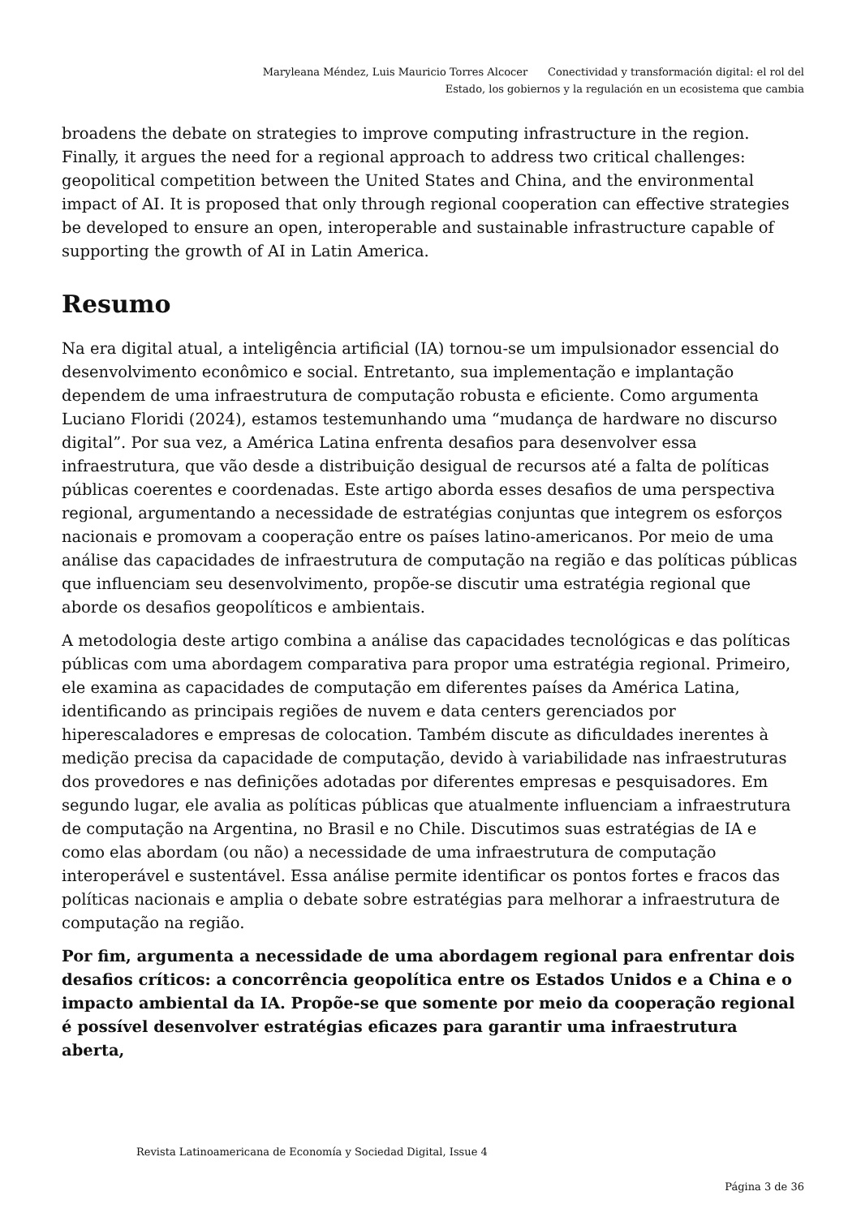Maryleana Méndez, Luis Mauricio Torres Alcocer Conectividad y transformación digital: el rol del Estado, los gobiernos y la regulación en un ecosistema que cambia
broadens the debate on strategies to improve computing infrastructure in the region. Finally, it argues the need for a regional approach to address two critical challenges: geopolitical competition between the United States and China, and the environmental impact of AI. It is proposed that only through regional cooperation can effective strategies be developed to ensure an open, interoperable and sustainable infrastructure capable of supporting the growth of AI in Latin America.
Resumo
Na era digital atual, a inteligência artificial (IA) tornou-se um impulsionador essencial do desenvolvimento econômico e social. Entretanto, sua implementação e implantação dependem de uma infraestrutura de computação robusta e eficiente. Como argumenta Luciano Floridi (2024), estamos testemunhando uma “mudança de hardware no discurso digital”. Por sua vez, a América Latina enfrenta desafios para desenvolver essa infraestrutura, que vão desde a distribuição desigual de recursos até a falta de políticas públicas coerentes e coordenadas. Este artigo aborda esses desafios de uma perspectiva regional, argumentando a necessidade de estratégias conjuntas que integrem os esforços nacionais e promovam a cooperação entre os países latino-americanos. Por meio de uma análise das capacidades de infraestrutura de computação na região e das políticas públicas que influenciam seu desenvolvimento, propõe-se discutir uma estratégia regional que aborde os desafios geopolíticos e ambientais.
A metodologia deste artigo combina a análise das capacidades tecnológicas e das políticas públicas com uma abordagem comparativa para propor uma estratégia regional. Primeiro, ele examina as capacidades de computação em diferentes países da América Latina, identificando as principais regiões de nuvem e data centers gerenciados por hiperescaladores e empresas de colocation. Também discute as dificuldades inerentes à medição precisa da capacidade de computação, devido à variabilidade nas infraestruturas dos provedores e nas definições adotadas por diferentes empresas e pesquisadores. Em segundo lugar, ele avalia as políticas públicas que atualmente influenciam a infraestrutura de computação na Argentina, no Brasil e no Chile. Discutimos suas estratégias de IA e como elas abordam (ou não) a necessidade de uma infraestrutura de computação interoperável e sustentável. Essa análise permite identificar os pontos fortes e fracos das políticas nacionais e amplia o debate sobre estratégias para melhorar a infraestrutura de computação na região.
Por fim, argumenta a necessidade de uma abordagem regional para enfrentar dois desafios críticos: a concorrência geopolítica entre os Estados Unidos e a China e o impacto ambiental da IA. Propõe-se que somente por meio da cooperação regional é possível desenvolver estratégias eficazes para garantir uma infraestrutura aberta,
Revista Latinoamericana de Economía y Sociedad Digital, Issue 4
Página 3 de 36